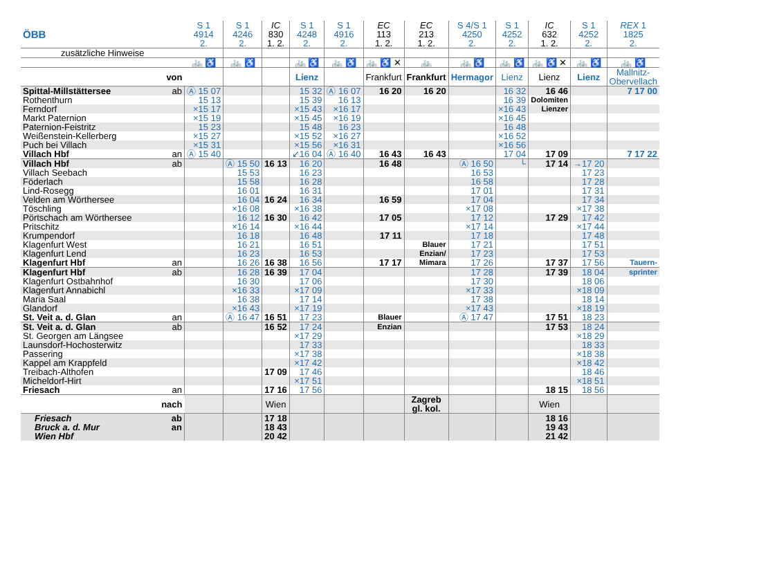| ÖBB | | S 1 4914 2. | S 1 4246 2. | IC 830 1. 2. | S 1 4248 2. | S 1 4916 2. | EC 113 1. 2. | EC 213 1. 2. | S 4/S 1 4250 2. | S 1 4252 2. | IC 632 1. 2. | S 1 4252 2. | REX 1 1825 2. |
| --- | --- | --- | --- | --- | --- | --- | --- | --- | --- | --- | --- | --- | --- |
| zusätzliche Hinweise | | | | | | | | | | | | | |
| | | 🚲 ♿ | 🚲 ♿ | | 🚲 ♿ | 🚲 ♿ | 🚲 ♿ ✕ | 🚲 | 🚲 ♿ | 🚲 ♿ | 🚲 ♿ ✕ | 🚲 ♿ | 🚲 ♿ |
| von | | | | | Lienz | | Frankfurt | Frankfurt | Hermagor | Lienz | Lienz | Lienz | Mallnitz- Obervellach |
| Spittal-Millstättersee | ab | Ⓐ 15 07 | | | 15 32 | Ⓐ 16 07 | 16 20 | 16 20 | | 16 32 | 16 46 | | 7 17 00 |
| Rothenthurn | | 15 13 | | | 15 39 | 16 13 | | | | 16 39 | Dolomiten | | |
| Ferndorf | | ×15 17 | | | ×15 43 | ×16 17 | | | | ×16 43 | Lienzer | | |
| Markt Paternion | | ×15 19 | | | ×15 45 | ×16 19 | | | | ×16 45 | | | |
| Paternion-Feistritz | | 15 23 | | | 15 48 | 16 23 | | | | 16 48 | | | |
| Weißenstein-Kellerberg | | ×15 27 | | | ×15 52 | ×16 27 | | | | ×16 52 | | | |
| Puch bei Villach | | ×15 31 | | | ×15 56 | ×16 31 | | | | ×16 56 | | | |
| Villach Hbf | an | Ⓐ 15 40 | | | ↙16 04 | Ⓐ 16 40 | 16 43 | 16 43 | | 17 04 | 17 09 | | 7 17 22 |
| Villach Hbf | ab | | Ⓐ 15 50 | 16 13 | 16 20 | | 16 48 | | Ⓐ 16 50 | └ | 17 14 | →17 20 | |
| Villach Seebach | | | 15 53 | | 16 23 | | | | 16 53 | | | 17 23 | |
| Föderlach | | | 15 58 | | 16 28 | | | | 16 58 | | | 17 28 | |
| Lind-Rosegg | | | 16 01 | | 16 31 | | | | 17 01 | | | 17 31 | |
| Velden am Wörthersee | | | 16 04 | 16 24 | 16 34 | | 16 59 | | 17 04 | | | 17 34 | |
| Töschling | | | ×16 08 | | ×16 38 | | | | ×17 08 | | | ×17 38 | |
| Pörtschach am Wörthersee | | | 16 12 | 16 30 | 16 42 | | 17 05 | | 17 12 | | 17 29 | 17 42 | |
| Pritschitz | | | ×16 14 | | ×16 44 | | | | ×17 14 | | | ×17 44 | |
| Krumpendorf | | | 16 18 | | 16 48 | | 17 11 | | 17 18 | | | 17 48 | |
| Klagenfurt West | | | 16 21 | | 16 51 | | | Blauer | 17 21 | | | 17 51 | |
| Klagenfurt Lend | | | 16 23 | | 16 53 | | | Enzian/ | 17 23 | | | 17 53 | |
| Klagenfurt Hbf | an | | 16 26 | 16 38 | 16 56 | | 17 17 | Mimara | 17 26 | | 17 37 | 17 56 | Tauern- |
| Klagenfurt Hbf | ab | | 16 28 | 16 39 | 17 04 | | | | 17 28 | | 17 39 | 18 04 | sprinter |
| Klagenfurt Ostbahnhof | | | 16 30 | | 17 06 | | | | 17 30 | | | 18 06 | |
| Klagenfurt Annabichl | | | ×16 33 | | ×17 09 | | | | ×17 33 | | | ×18 09 | |
| Maria Saal | | | 16 38 | | 17 14 | | | | 17 38 | | | 18 14 | |
| Glandorf | | | ×16 43 | | ×17 19 | | | | ×17 43 | | | ×18 19 | |
| St. Veit a. d. Glan | an | | Ⓐ 16 47 | 16 51 | 17 23 | | Blauer | | Ⓐ 17 47 | | 17 51 | 18 23 | |
| St. Veit a. d. Glan | ab | | | 16 52 | 17 24 | | Enzian | | | | 17 53 | 18 24 | |
| St. Georgen am Längsee | | | | | ×17 29 | | | | | | | ×18 29 | |
| Launsdorf-Hochosterwitz | | | | | 17 33 | | | | | | | 18 33 | |
| Passering | | | | | ×17 38 | | | | | | | ×18 38 | |
| Kappel am Krappfeld | | | | | ×17 42 | | | | | | | ×18 42 | |
| Treibach-Althofen | | | | 17 09 | 17 46 | | | | | | | 18 46 | |
| Micheldorf-Hirt | | | | | ×17 51 | | | | | | | ×18 51 | |
| Friesach | an | | | 17 16 | 17 56 | | | | | | 18 15 | 18 56 | |
| nach | | | | Wien | | | | Zagreb gl. kol. | | | Wien | | |
| Friesach | ab | | | 17 18 | | | | | | | 18 16 | | |
| Bruck a. d. Mur | an | | | 18 43 | | | | | | | 19 43 | | |
| Wien Hbf | | | | 20 42 | | | | | | | 21 42 | | |